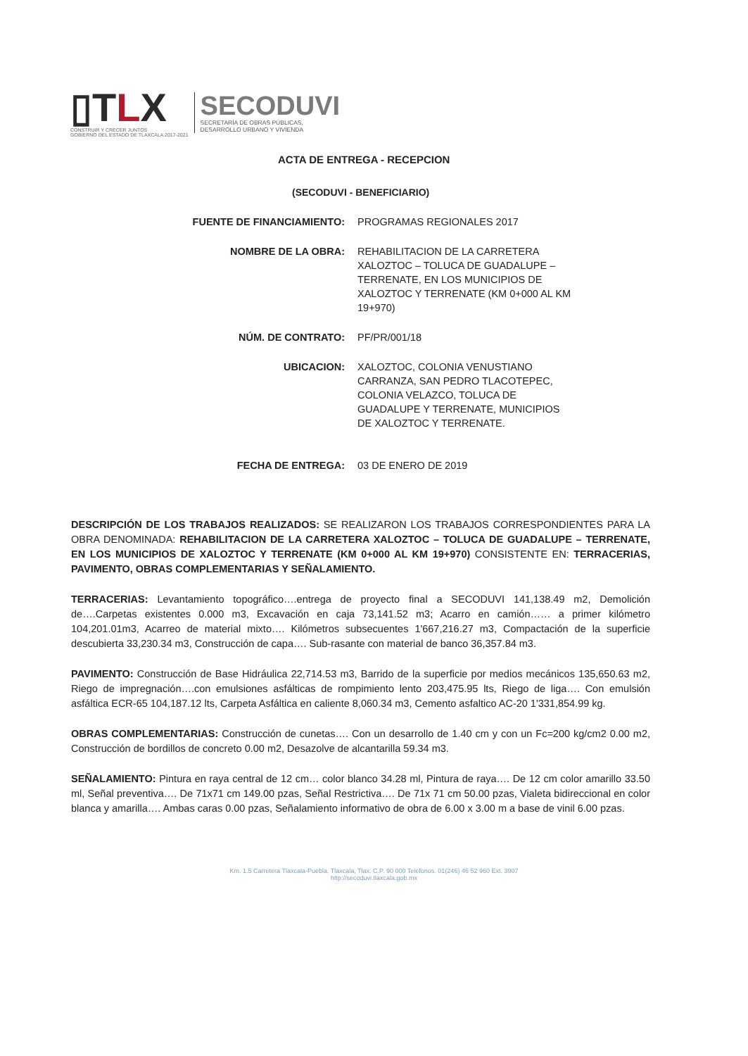▯TLX
CONSTRUIR Y CRECER JUNTOS
GOBIERNO DEL ESTADO DE TLAXCALA 2017-2021
SECODUVI
SECRETARÍA DE OBRAS PÚBLICAS,
DESARROLLO URBANO Y VIVIENDA
ACTA DE ENTREGA - RECEPCION
(SECODUVI - BENEFICIARIO)
FUENTE DE FINANCIAMIENTO: PROGRAMAS REGIONALES 2017
NOMBRE DE LA OBRA: REHABILITACION DE LA CARRETERA XALOZTOC – TOLUCA DE GUADALUPE – TERRENATE, EN LOS MUNICIPIOS DE XALOZTOC Y TERRENATE (KM 0+000 AL KM 19+970)
NÚM. DE CONTRATO: PF/PR/001/18
UBICACION: XALOZTOC, COLONIA VENUSTIANO CARRANZA, SAN PEDRO TLACOTEPEC, COLONIA VELAZCO, TOLUCA DE GUADALUPE Y TERRENATE, MUNICIPIOS DE XALOZTOC Y TERRENATE.
FECHA DE ENTREGA: 03 DE ENERO DE 2019
DESCRIPCIÓN DE LOS TRABAJOS REALIZADOS: SE REALIZARON LOS TRABAJOS CORRESPONDIENTES PARA LA OBRA DENOMINADA: REHABILITACION DE LA CARRETERA XALOZTOC – TOLUCA DE GUADALUPE – TERRENATE, EN LOS MUNICIPIOS DE XALOZTOC Y TERRENATE (KM 0+000 AL KM 19+970) CONSISTENTE EN: TERRACERIAS, PAVIMENTO, OBRAS COMPLEMENTARIAS Y SEÑALAMIENTO.
TERRACERIAS: Levantamiento topográfico….entrega de proyecto final a SECODUVI 141,138.49 m2, Demolición de….Carpetas existentes 0.000 m3, Excavación en caja 73,141.52 m3; Acarro en camión…… a primer kilómetro 104,201.01m3, Acarreo de material mixto…. Kilómetros subsecuentes 1'667,216.27 m3, Compactación de la superficie descubierta 33,230.34 m3, Construcción de capa…. Sub-rasante con material de banco 36,357.84 m3.
PAVIMENTO: Construcción de Base Hidráulica 22,714.53 m3, Barrido de la superficie por medios mecánicos 135,650.63 m2, Riego de impregnación….con emulsiones asfálticas de rompimiento lento 203,475.95 lts, Riego de liga…. Con emulsión asfáltica ECR-65 104,187.12 lts, Carpeta Asfáltica en caliente 8,060.34 m3, Cemento asfaltico AC-20 1'331,854.99 kg.
OBRAS COMPLEMENTARIAS: Construcción de cunetas…. Con un desarrollo de 1.40 cm y con un Fc=200 kg/cm2 0.00 m2, Construcción de bordillos de concreto 0.00 m2, Desazolve de alcantarilla 59.34 m3.
SEÑALAMIENTO: Pintura en raya central de 12 cm… color blanco 34.28 ml, Pintura de raya…. De 12 cm color amarillo 33.50 ml, Señal preventiva…. De 71x71 cm 149.00 pzas, Señal Restrictiva…. De 71x 71 cm 50.00 pzas, Vialeta bidireccional en color blanca y amarilla…. Ambas caras 0.00 pzas, Señalamiento informativo de obra de 6.00 x 3.00 m a base de vinil 6.00 pzas.
Km. 1.5 Carretera Tlaxcala-Puebla. Tlaxcala, Tlax. C.P. 90 000 Teléfonos. 01(246) 46 52 960 Ext. 3907
http://secoduvi.tlaxcala.gob.mx